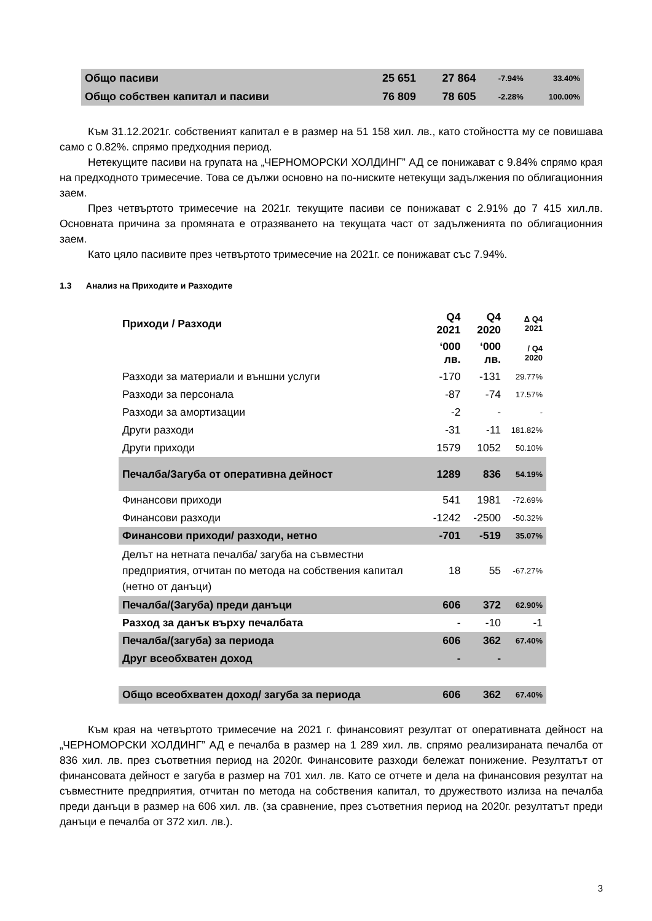| Общо пасиви | 25 651 | 27 864 | -7.94% | 33.40% |
| Общо собствен капитал и пасиви | 76 809 | 78 605 | -2.28% | 100.00% |
Към 31.12.2021г. собственият капитал е в размер на 51 158 хил. лв., като стойността му се повишава само с 0.82%. спрямо предходния период.
Нетекущите пасиви на групата на „ЧЕРНОМОРСКИ ХОЛДИНГ” АД се понижават с 9.84% спрямо края на предходното тримесечие. Това се дължи основно на по-ниските нетекущи задължения по облигационния заем.
През четвъртото тримесечие на 2021г. текущите пасиви се понижават с 2.91% до 7 415 хил.лв. Основната причина за промяната е отразяването на текущата част от задълженията по облигационния заем.
Като цяло пасивите през четвъртото тримесечие на 2021г. се понижават със 7.94%.
1.3 Анализ на Приходите и Разходите
| Приходи / Разходи | Q4 2021 | Q4 2020 | Δ Q4 2021 |
| | ‘000 лв. | ‘000 лв. | / Q4 2020 |
| Разходи за материали и външни услуги | -170 | -131 | 29.77% |
| Разходи за персонала | -87 | -74 | 17.57% |
| Разходи за амортизации | -2 | - | - |
| Други разходи | -31 | -11 | 181.82% |
| Други приходи | 1579 | 1052 | 50.10% |
| Печалба/Загуба от оперативна дейност | 1289 | 836 | 54.19% |
| Финансови приходи | 541 | 1981 | -72.69% |
| Финансови разходи | -1242 | -2500 | -50.32% |
| Финансови приходи/ разходи, нетно | -701 | -519 | 35.07% |
| Делът на нетната печалба/ загуба на съвместни предприятия, отчитан по метода на собствения капитал (нетно от данъци) | 18 | 55 | -67.27% |
| Печалба/(Загуба) преди данъци | 606 | 372 | 62.90% |
| Разход за данък върху печалбата | - | -10 | -1 |
| Печалба/(загуба) за периода | 606 | 362 | 67.40% |
| Друг всеобхватен доход | - | - | |
| Общо всеобхватен доход/ загуба за периода | 606 | 362 | 67.40% |
Към края на четвъртото тримесечие на 2021 г. финансовият резултат от оперативната дейност на „ЧЕРНОМОРСКИ ХОЛДИНГ” АД е печалба в размер на 1 289 хил. лв. спрямо реализираната печалба от 836 хил. лв. през съответния период на 2020г. Финансовите разходи бележат понижение. Резултатът от финансовата дейност е загуба в размер на 701 хил. лв. Като се отчете и дела на финансовия резултат на съвместните предприятия, отчитан по метода на собствения капитал, то дружеството излиза на печалба преди данъци в размер на 606 хил. лв. (за сравнение, през съответния период на 2020г. резултатът преди данъци е печалба от 372 хил. лв.).
3